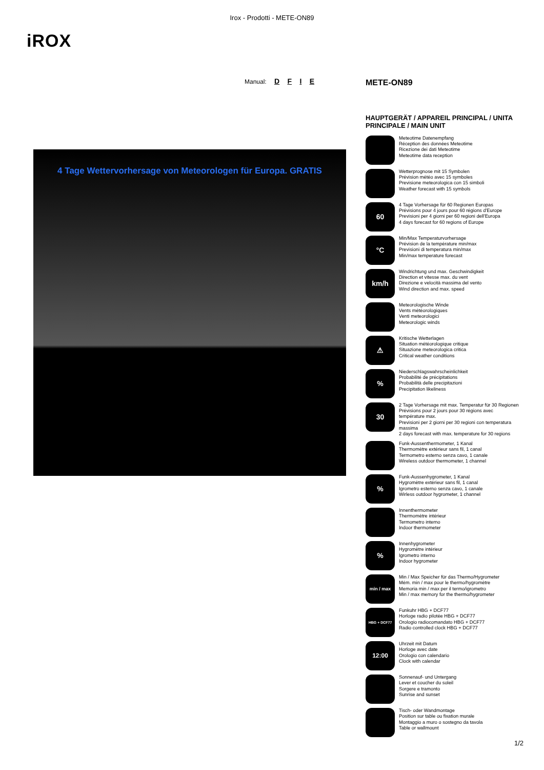Irox - Prodotti - METE-ON89
iROX
Manual: D F I E
4 Tage Wettervorhersage von Meteorologen für Europa. GRATIS
METE-ON89
HAUPTGERÄT / APPAREIL PRINCIPAL / UNITA PRINCIPALE / MAIN UNIT
Meteotime Datenempfang
Réception des données Meteotime
Ricezione dei dati Meteotime
Meteotime data reception
Wetterprognose mit 15 Symbolen
Prévision météo avec 15 symboles
Previsione meteorologica con 15 simboli
Weather forecast with 15 symbols
60
4 Tage Vorhersage für 60 Regionen Europas
Prévisions pour 4 jours pour 60 régions d'Europe
Previsioni per 4 giorni per 60 regioni dell'Europa
4 days forecast for 60 regions of Europe
°C
Min/Max Temperaturvorhersage
Prévision de la température min/max
Previsioni di temperatura min/max
Min/max temperature forecast
km/h
Windrichtung und max. Geschwindigkeit
Direction et vitesse max. du vent
Direzione e velocità massima del vento
Wind direction and max. speed
Meteorologische Winde
Vents météorologiques
Venti meteorologici
Meteorologic winds
⚠
Kritische Wetterlagen
Situation météorologique critique
Situazione meteorologica critica
Critical weather conditions
%
Niederschlagswahrscheinlichkeit
Probabilité de précipitations
Probabilità delle precipitazioni
Precipitation likeliness
30
2 Tage Vorhersage mit max. Temperatur für 30 Regionen
Prévisions pour 2 jours pour 30 régions avec température max.
Previsioni per 2 giorni per 30 regioni con temperatura massima
2 days forecast with max. temperature for 30 regions
Funk-Aussenthermometer, 1 Kanal
Thermomètre extérieur sans fil, 1 canal
Termometro esterno senza cavo, 1 canale
Wireless outdoor thermometer, 1 channel
%
Funk-Aussenhygrometer, 1 Kanal
Hygromètre extérieur sans fil, 1 canal
Igrometro esterno senza cavo, 1 canale
Wirless outdoor hygrometer, 1 channel
Innenthermometer
Thermomètre intérieur
Termometro interno
Indoor thermometer
%
Innenhygrometer
Hygromètre intérieur
Igrometro interno
Indoor hygrometer
min / max
Min / Max Speicher für das Thermo/Hygrometer
Mém. min / max pour le thermo/hygromètre
Memoria min / max per il termo/igrometro
Min / max memory for the thermo/hygrometer
HBG + DCF77
Funkuhr HBG + DCF77
Horloge radio pilotée HBG + DCF77
Orologio radiocomandato HBG + DCF77
Radio controlled clock HBG + DCF77
12:00
Uhrzeit mit Datum
Horloge avec date
Orologio con calendario
Clock with calendar
Sonnenauf- und Untergang
Lever et coucher du soleil
Sorgere e tramonto
Sunrise and sunset
Tisch- oder Wandmontage
Position sur table ou fixation murale
Montaggio a muro o sostegno da tavola
Table or wallmount
1/2